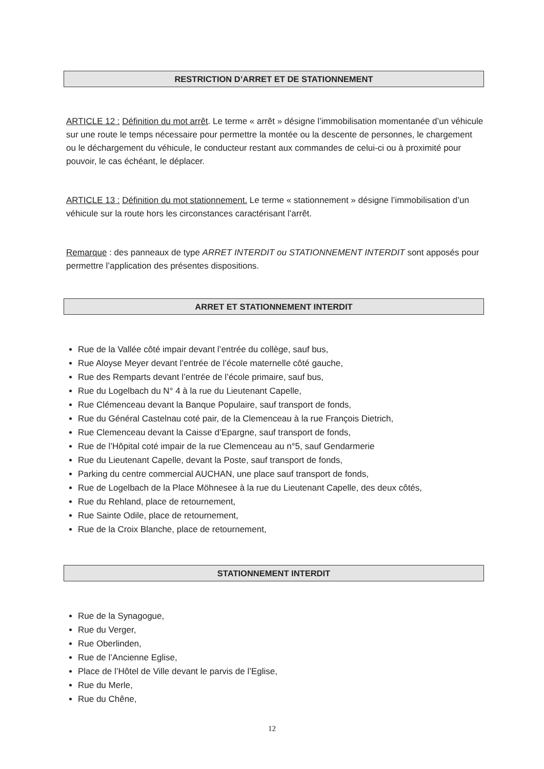RESTRICTION D’ARRET ET DE STATIONNEMENT
ARTICLE 12 : Définition du mot arrêt. Le terme « arrêt » désigne l’immobilisation momentanée d’un véhicule sur une route le temps nécessaire pour permettre la montée ou la descente de personnes, le chargement ou le déchargement du véhicule, le conducteur restant aux commandes de celui-ci ou à proximité pour pouvoir, le cas échéant, le déplacer.
ARTICLE 13 : Définition du mot stationnement. Le terme « stationnement » désigne l’immobilisation d’un véhicule sur la route hors les circonstances caractérisant l’arrêt.
Remarque : des panneaux de type ARRET INTERDIT ou STATIONNEMENT INTERDIT sont apposés pour permettre l’application des présentes dispositions.
ARRET ET STATIONNEMENT INTERDIT
Rue de la Vallée côté impair devant l’entrée du collège, sauf bus,
Rue Aloyse Meyer devant l’entrée de l’école maternelle côté gauche,
Rue des Remparts devant l’entrée de l’école primaire, sauf bus,
Rue du Logelbach du N° 4 à la rue du Lieutenant Capelle,
Rue Clémenceau devant la Banque Populaire, sauf transport de fonds,
Rue du Général Castelnau coté pair, de la Clemenceau à la rue François Dietrich,
Rue Clemenceau devant la Caisse d’Epargne, sauf transport de fonds,
Rue de l’Hôpital coté impair de la rue Clemenceau au n°5, sauf Gendarmerie
Rue du Lieutenant Capelle, devant la Poste, sauf transport de fonds,
Parking du centre commercial AUCHAN, une place sauf transport de fonds,
Rue de Logelbach de la Place Möhnesee à la rue du Lieutenant Capelle, des deux côtés,
Rue du Rehland, place de retournement,
Rue Sainte Odile, place de retournement,
Rue de la Croix Blanche, place de retournement,
STATIONNEMENT INTERDIT
Rue de la Synagogue,
Rue du Verger,
Rue Oberlinden,
Rue de l’Ancienne Eglise,
Place de l’Hôtel de Ville devant le parvis de l’Eglise,
Rue du Merle,
Rue du Chêne,
12